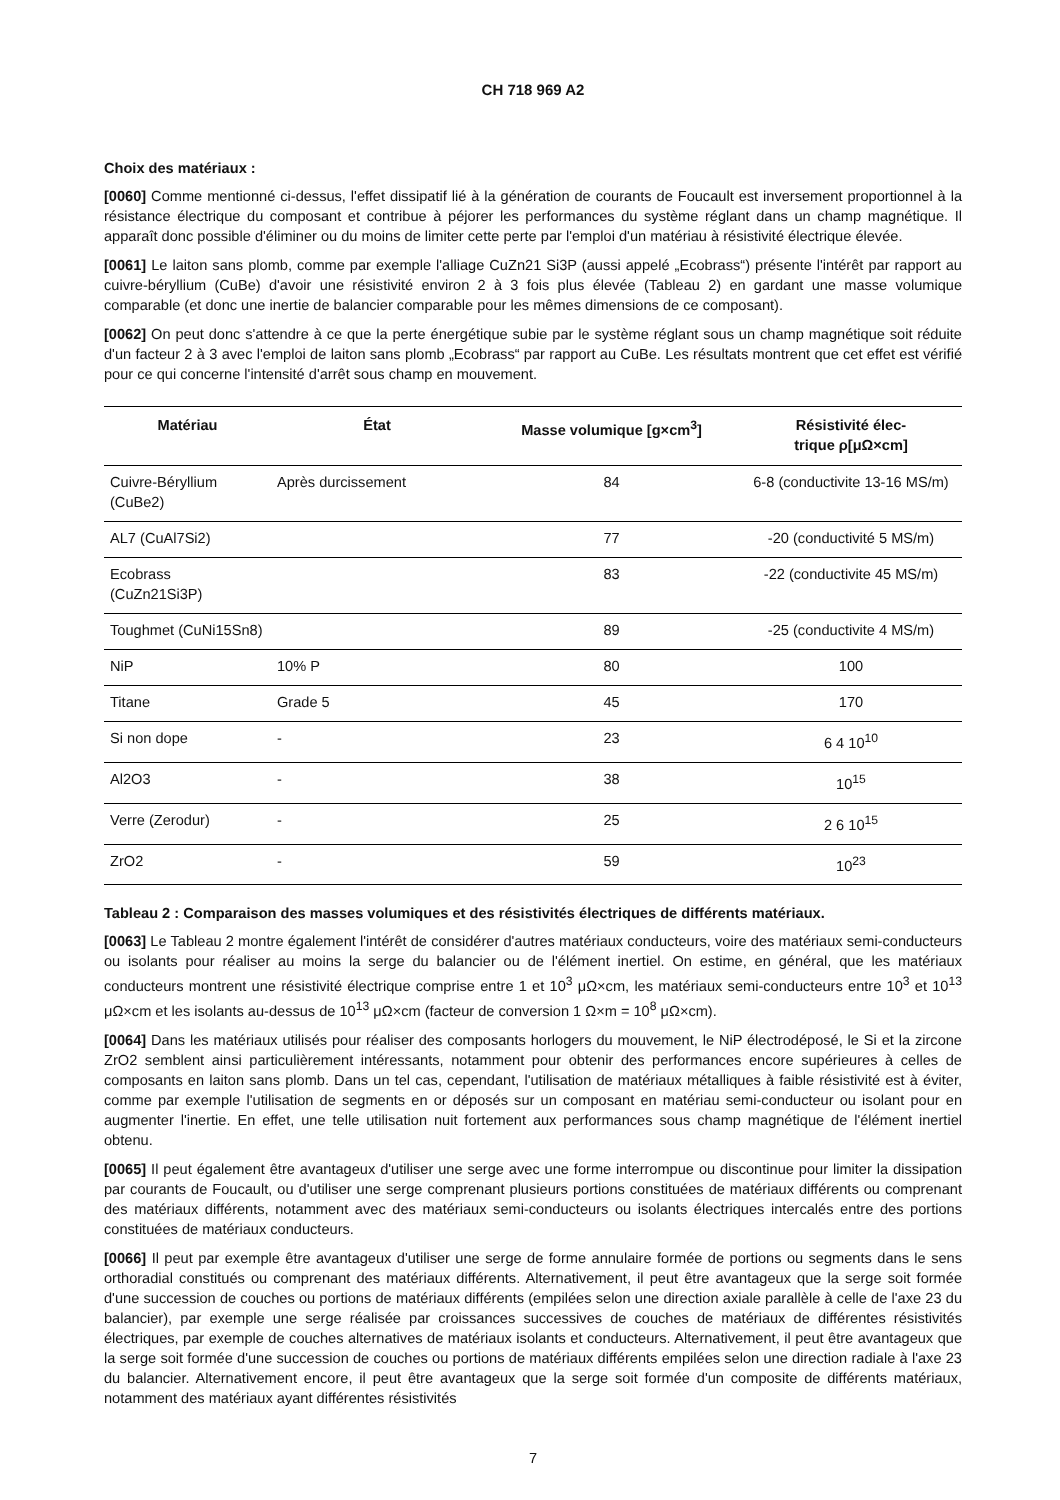CH 718 969 A2
Choix des matériaux :
[0060] Comme mentionné ci-dessus, l'effet dissipatif lié à la génération de courants de Foucault est inversement proportionnel à la résistance électrique du composant et contribue à péjorer les performances du système réglant dans un champ magnétique. Il apparaît donc possible d'éliminer ou du moins de limiter cette perte par l'emploi d'un matériau à résistivité électrique élevée.
[0061] Le laiton sans plomb, comme par exemple l'alliage CuZn21 Si3P (aussi appelé „Ecobrass“) présente l'intérêt par rapport au cuivre-béryllium (CuBe) d'avoir une résistivité environ 2 à 3 fois plus élevée (Tableau 2) en gardant une masse volumique comparable (et donc une inertie de balancier comparable pour les mêmes dimensions de ce composant).
[0062] On peut donc s'attendre à ce que la perte énergétique subie par le système réglant sous un champ magnétique soit réduite d'un facteur 2 à 3 avec l'emploi de laiton sans plomb „Ecobrass“ par rapport au CuBe. Les résultats montrent que cet effet est vérifié pour ce qui concerne l'intensité d'arrêt sous champ en mouvement.
| Matériau | État | Masse volumique [g×cm<sup>3</sup>] | Résistivité élec- trique ρ[μΩ×cm] |
| --- | --- | --- | --- |
| Cuivre-Béryllium (CuBe2) | Après durcissement | 84 | 6-8 (conductivite 13-16 MS/m) |
| AL7 (CuAl7Si2) | | 77 | -20 (conductivité 5 MS/m) |
| Ecobrass (CuZn21Si3P) | | 83 | -22 (conductivite 45 MS/m) |
| Toughmet (CuNi15Sn8) | | 89 | -25 (conductivite 4 MS/m) |
| NiP | 10% P | 80 | 100 |
| Titane | Grade 5 | 45 | 170 |
| Si non dope | - | 23 | 6 4 10<sup>10</sup> |
| Al2O3 | - | 38 | 10<sup>15</sup> |
| Verre (Zerodur) | - | 25 | 2 6 10<sup>15</sup> |
| ZrO2 | - | 59 | 10<sup>23</sup> |
Tableau 2 : Comparaison des masses volumiques et des résistivités électriques de différents matériaux.
[0063] Le Tableau 2 montre également l'intérêt de considérer d'autres matériaux conducteurs, voire des matériaux semi-conducteurs ou isolants pour réaliser au moins la serge du balancier ou de l'élément inertiel. On estime, en général, que les matériaux conducteurs montrent une résistivité électrique comprise entre 1 et 10<sup>3</sup> μΩ×cm, les matériaux semi-conducteurs entre 10<sup>3</sup> et 10<sup>13</sup> μΩ×cm et les isolants au-dessus de 10<sup>13</sup> μΩ×cm (facteur de conversion 1 Ω×m = 10<sup>8</sup> μΩ×cm).
[0064] Dans les matériaux utilisés pour réaliser des composants horlogers du mouvement, le NiP électrodéposé, le Si et la zircone ZrO2 semblent ainsi particulièrement intéressants, notamment pour obtenir des performances encore supérieures à celles de composants en laiton sans plomb. Dans un tel cas, cependant, l'utilisation de matériaux métalliques à faible résistivité est à éviter, comme par exemple l'utilisation de segments en or déposés sur un composant en matériau semi-conducteur ou isolant pour en augmenter l'inertie. En effet, une telle utilisation nuit fortement aux performances sous champ magnétique de l'élément inertiel obtenu.
[0065] Il peut également être avantageux d'utiliser une serge avec une forme interrompue ou discontinue pour limiter la dissipation par courants de Foucault, ou d'utiliser une serge comprenant plusieurs portions constituées de matériaux différents ou comprenant des matériaux différents, notamment avec des matériaux semi-conducteurs ou isolants électriques intercalés entre des portions constituées de matériaux conducteurs.
[0066] Il peut par exemple être avantageux d'utiliser une serge de forme annulaire formée de portions ou segments dans le sens orthoradial constitués ou comprenant des matériaux différents. Alternativement, il peut être avantageux que la serge soit formée d'une succession de couches ou portions de matériaux différents (empilées selon une direction axiale parallèle à celle de l'axe 23 du balancier), par exemple une serge réalisée par croissances successives de couches de matériaux de différentes résistivités électriques, par exemple de couches alternatives de matériaux isolants et conducteurs. Alternativement, il peut être avantageux que la serge soit formée d'une succession de couches ou portions de matériaux différents empilées selon une direction radiale à l'axe 23 du balancier. Alternativement encore, il peut être avantageux que la serge soit formée d'un composite de différents matériaux, notamment des matériaux ayant différentes résistivités
7